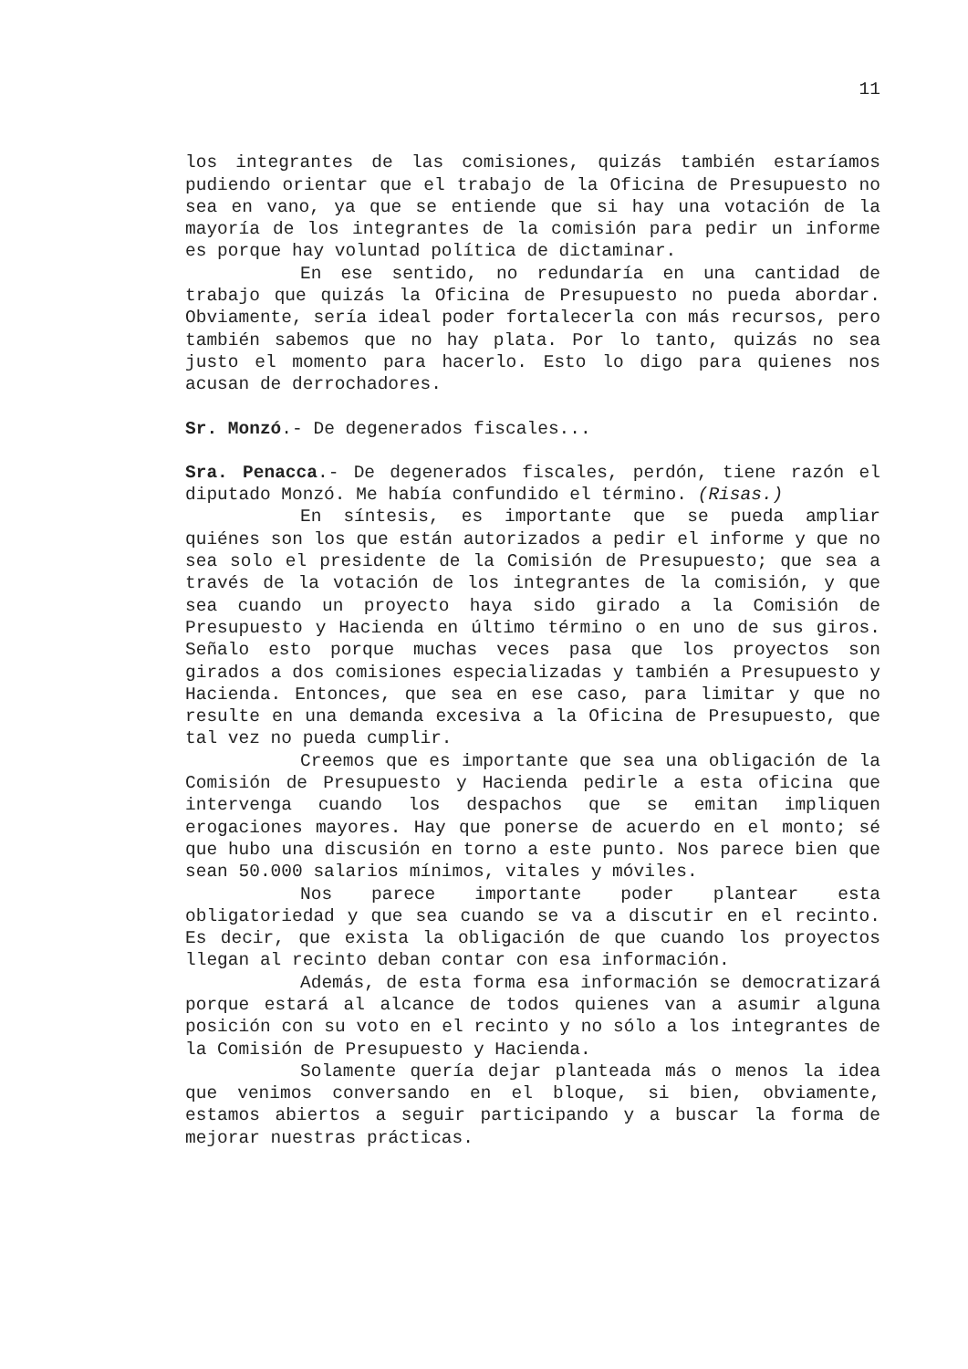11
los integrantes de las comisiones, quizás también estaríamos pudiendo orientar que el trabajo de la Oficina de Presupuesto no sea en vano, ya que se entiende que si hay una votación de la mayoría de los integrantes de la comisión para pedir un informe es porque hay voluntad política de dictaminar.
En ese sentido, no redundaría en una cantidad de trabajo que quizás la Oficina de Presupuesto no pueda abordar. Obviamente, sería ideal poder fortalecerla con más recursos, pero también sabemos que no hay plata. Por lo tanto, quizás no sea justo el momento para hacerlo. Esto lo digo para quienes nos acusan de derrochadores.
Sr. Monzó.- De degenerados fiscales...
Sra. Penacca.- De degenerados fiscales, perdón, tiene razón el diputado Monzó. Me había confundido el término. (Risas.)
En síntesis, es importante que se pueda ampliar quiénes son los que están autorizados a pedir el informe y que no sea solo el presidente de la Comisión de Presupuesto; que sea a través de la votación de los integrantes de la comisión, y que sea cuando un proyecto haya sido girado a la Comisión de Presupuesto y Hacienda en último término o en uno de sus giros. Señalo esto porque muchas veces pasa que los proyectos son girados a dos comisiones especializadas y también a Presupuesto y Hacienda. Entonces, que sea en ese caso, para limitar y que no resulte en una demanda excesiva a la Oficina de Presupuesto, que tal vez no pueda cumplir.
Creemos que es importante que sea una obligación de la Comisión de Presupuesto y Hacienda pedirle a esta oficina que intervenga cuando los despachos que se emitan impliquen erogaciones mayores. Hay que ponerse de acuerdo en el monto; sé que hubo una discusión en torno a este punto. Nos parece bien que sean 50.000 salarios mínimos, vitales y móviles.
Nos parece importante poder plantear esta obligatoriedad y que sea cuando se va a discutir en el recinto. Es decir, que exista la obligación de que cuando los proyectos llegan al recinto deban contar con esa información.
Además, de esta forma esa información se democratizará porque estará al alcance de todos quienes van a asumir alguna posición con su voto en el recinto y no sólo a los integrantes de la Comisión de Presupuesto y Hacienda.
Solamente quería dejar planteada más o menos la idea que venimos conversando en el bloque, si bien, obviamente, estamos abiertos a seguir participando y a buscar la forma de mejorar nuestras prácticas.